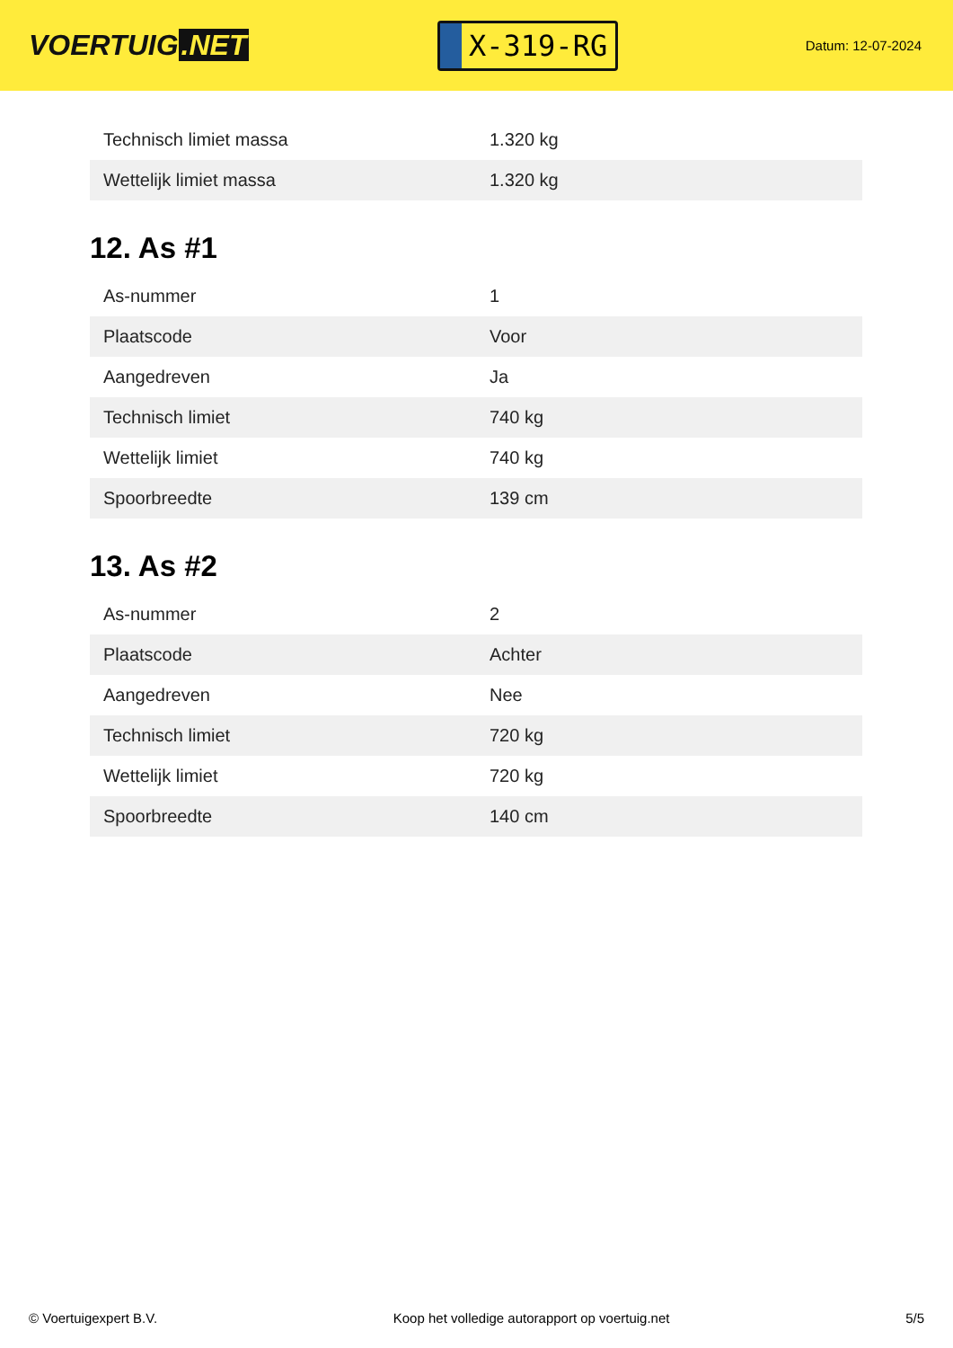VOERTUIG.NET
X-319-RG
Datum: 12-07-2024
| Technisch limiet massa | 1.320 kg |
| Wettelijk limiet massa | 1.320 kg |
12. As #1
| As-nummer | 1 |
| Plaatscode | Voor |
| Aangedreven | Ja |
| Technisch limiet | 740 kg |
| Wettelijk limiet | 740 kg |
| Spoorbreedte | 139 cm |
13. As #2
| As-nummer | 2 |
| Plaatscode | Achter |
| Aangedreven | Nee |
| Technisch limiet | 720 kg |
| Wettelijk limiet | 720 kg |
| Spoorbreedte | 140 cm |
© Voertuigexpert B.V. Koop het volledige autorapport op voertuig.net 5/5